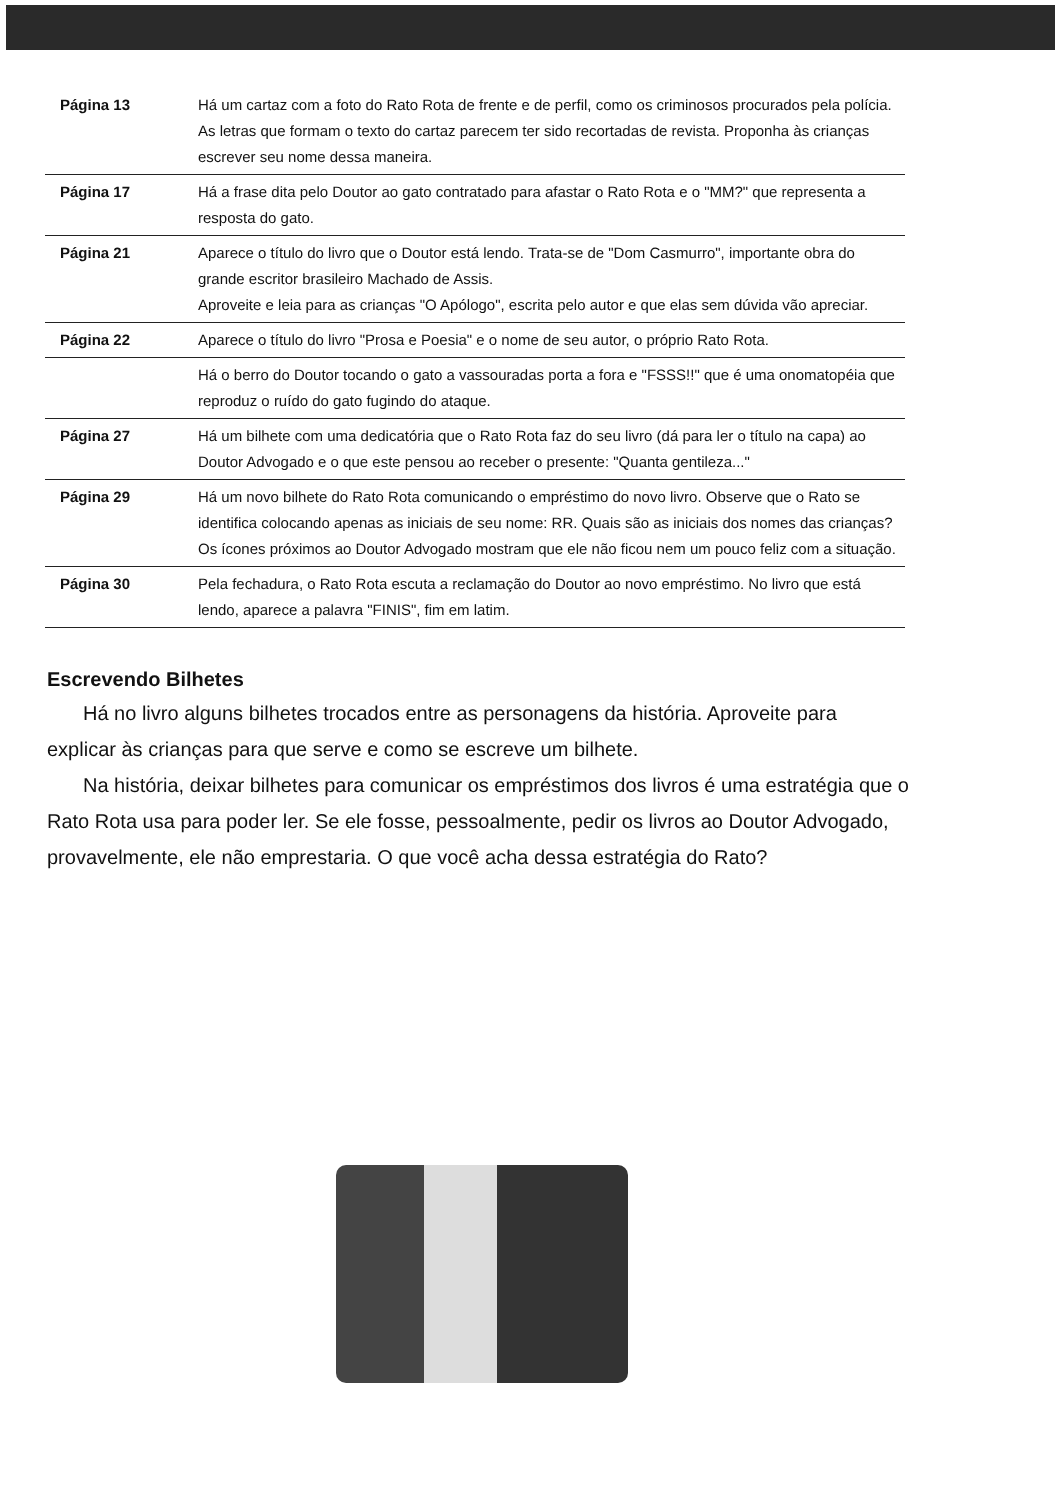| Página 13 | Há um cartaz com a foto do Rato Rota de frente e de perfil, como os criminosos procurados pela polícia. As letras que formam o texto do cartaz parecem ter sido recortadas de revista. Proponha às crianças escrever seu nome dessa maneira. |
| Página 17 | Há a frase dita pelo Doutor ao gato contratado para afastar o Rato Rota e o "MM?" que representa a resposta do gato. |
| Página 21 | Aparece o título do livro que o Doutor está lendo. Trata-se de "Dom Casmurro", importante obra do grande escritor brasileiro Machado de Assis. Aproveite e leia para as crianças "O Apólogo", escrita pelo autor e que elas sem dúvida vão apreciar. |
| Página 22 | Aparece o título do livro "Prosa e Poesia" e o nome de seu autor, o próprio Rato Rota. |
| | Há o berro do Doutor tocando o gato a vassouradas porta a fora e "FSSS!!" que é uma onomatopéia que reproduz o ruído do gato fugindo do ataque. |
| Página 27 | Há um bilhete com uma dedicatória que o Rato Rota faz do seu livro (dá para ler o título na capa) ao Doutor Advogado e o que este pensou ao receber o presente: "Quanta gentileza..." |
| Página 29 | Há um novo bilhete do Rato Rota comunicando o empréstimo do novo livro. Observe que o Rato se identifica colocando apenas as iniciais de seu nome: RR. Quais são as iniciais dos nomes das crianças? Os ícones próximos ao Doutor Advogado mostram que ele não ficou nem um pouco feliz com a situação. |
| Página 30 | Pela fechadura, o Rato Rota escuta a reclamação do Doutor ao novo empréstimo. No livro que está lendo, aparece a palavra "FINIS", fim em latim. |
Escrevendo Bilhetes
Há no livro alguns bilhetes trocados entre as personagens da história. Aproveite para explicar às crianças para que serve e como se escreve um bilhete.
Na história, deixar bilhetes para comunicar os empréstimos dos livros é uma estratégia que o Rato Rota usa para poder ler. Se ele fosse, pessoalmente, pedir os livros ao Doutor Advogado, provavelmente, ele não emprestaria. O que você acha dessa estratégia do Rato?